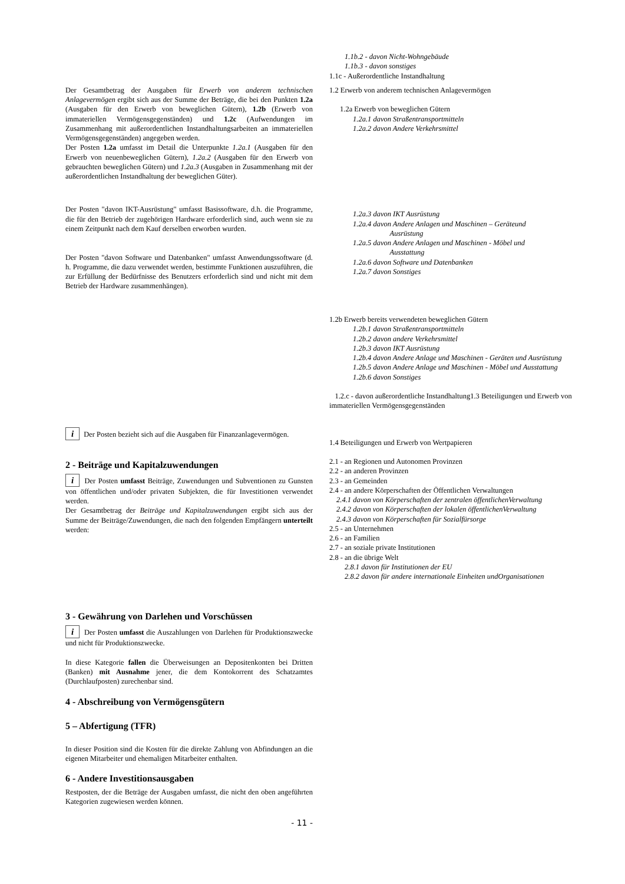1.1b.2 - davon Nicht-Wohngebäude
1.1b.3 - davon sonstiges
1.1c - Außerordentliche Instandhaltung
Der Gesamtbetrag der Ausgaben für Erwerb von anderem technischen Anlagevermögen ergibt sich aus der Summe der Beträge, die bei den Punkten 1.2a (Ausgaben für den Erwerb von beweglichen Gütern), 1.2b (Erwerb von immateriellen Vermögensgegenständen) und 1.2c (Aufwendungen im Zusammenhang mit außerordentlichen Instandhaltungsarbeiten an immateriellen Vermögensgegenständen) angegeben werden.
Der Posten 1.2a umfasst im Detail die Unterpunkte 1.2a.1 (Ausgaben für den Erwerb von neuenbeweglichen Gütern), 1.2a.2 (Ausgaben für den Erwerb von gebrauchten beweglichen Gütern) und 1.2a.3 (Ausgaben in Zusammenhang mit der außerordentlichen Instandhaltung der beweglichen Güter).
1.2 Erwerb von anderem technischen Anlagevermögen
1.2a Erwerb von beweglichen Gütern
1.2a.1 davon Straßentransportmitteln
1.2a.2 davon Andere Verkehrsmittel
Der Posten "davon IKT-Ausrüstung" umfasst Basissoftware, d.h. die Programme, die für den Betrieb der zugehörigen Hardware erforderlich sind, auch wenn sie zu einem Zeitpunkt nach dem Kauf derselben erworben wurden.
Der Posten "davon Software und Datenbanken" umfasst Anwendungssoftware (d. h. Programme, die dazu verwendet werden, bestimmte Funktionen auszuführen, die zur Erfüllung der Bedürfnisse des Benutzers erforderlich sind und nicht mit dem Betrieb der Hardware zusammenhängen).
1.2a.3 davon IKT Ausrüstung
1.2a.4 davon Andere Anlagen und Maschinen – Geräteund
Ausrüstung
1.2a.5 davon Andere Anlagen und Maschinen - Möbel und
Ausstattung
1.2a.6 davon Software und Datenbanken
1.2a.7 davon Sonstiges
1.2b Erwerb bereits verwendeten beweglichen Gütern
1.2b.1 davon Straßentransportmitteln
1.2b.2 davon andere Verkehrsmittel
1.2b.3 davon IKT Ausrüstung
1.2b.4 davon Andere Anlage und Maschinen - Geräten und Ausrüstung
1.2b.5 davon Andere Anlage und Maschinen - Möbel und Ausstattung
1.2b.6 davon Sonstiges
1.2.c - davon außerordentliche Instandhaltung1.3 Beteiligungen und Erwerb von immateriellen Vermögensgegenständen
i Der Posten bezieht sich auf die Ausgaben für Finanzanlagevermögen.
2 - Beiträge und Kapitalzuwendungen
i Der Posten umfasst Beiträge, Zuwendungen und Subventionen zu Gunsten von öffentlichen und/oder privaten Subjekten, die für Investitionen verwendet werden.
Der Gesamtbetrag der Beiträge und Kapitalzuwendungen ergibt sich aus der Summe der Beiträge/Zuwendungen, die nach den folgenden Empfängern unterteilt werden:
1.4 Beteiligungen und Erwerb von Wertpapieren
2.1 - an Regionen und Autonomen Provinzen
2.2 - an anderen Provinzen
2.3 - an Gemeinden
2.4 - an andere Körperschaften der Öffentlichen Verwaltungen
2.4.1 davon von Körperschaften der zentralen öffentlichenVerwaltung
2.4.2 davon von Körperschaften der lokalen öffentlichenVerwaltung
2.4.3 davon von Körperschaften für Sozialfürsorge
2.5 - an Unternehmen
2.6 - an Familien
2.7 - an soziale private Institutionen
2.8 - an die übrige Welt
2.8.1 davon für Institutionen der EU
2.8.2 davon für andere internationale Einheiten undOrganisationen
3 - Gewährung von Darlehen und Vorschüssen
i Der Posten umfasst die Auszahlungen von Darlehen für Produktionszwecke und nicht für Produktionszwecke.
In diese Kategorie fallen die Überweisungen an Depositenkonten bei Dritten (Banken) mit Ausnahme jener, die dem Kontokorrent des Schatzamtes (Durchlaufposten) zurechenbar sind.
4 - Abschreibung von Vermögensgütern
5 – Abfertigung (TFR)
In dieser Position sind die Kosten für die direkte Zahlung von Abfindungen an die eigenen Mitarbeiter und ehemaligen Mitarbeiter enthalten.
6 - Andere Investitionsausgaben
Restposten, der die Beträge der Ausgaben umfasst, die nicht den oben angeführten Kategorien zugewiesen werden können.
- 11 -